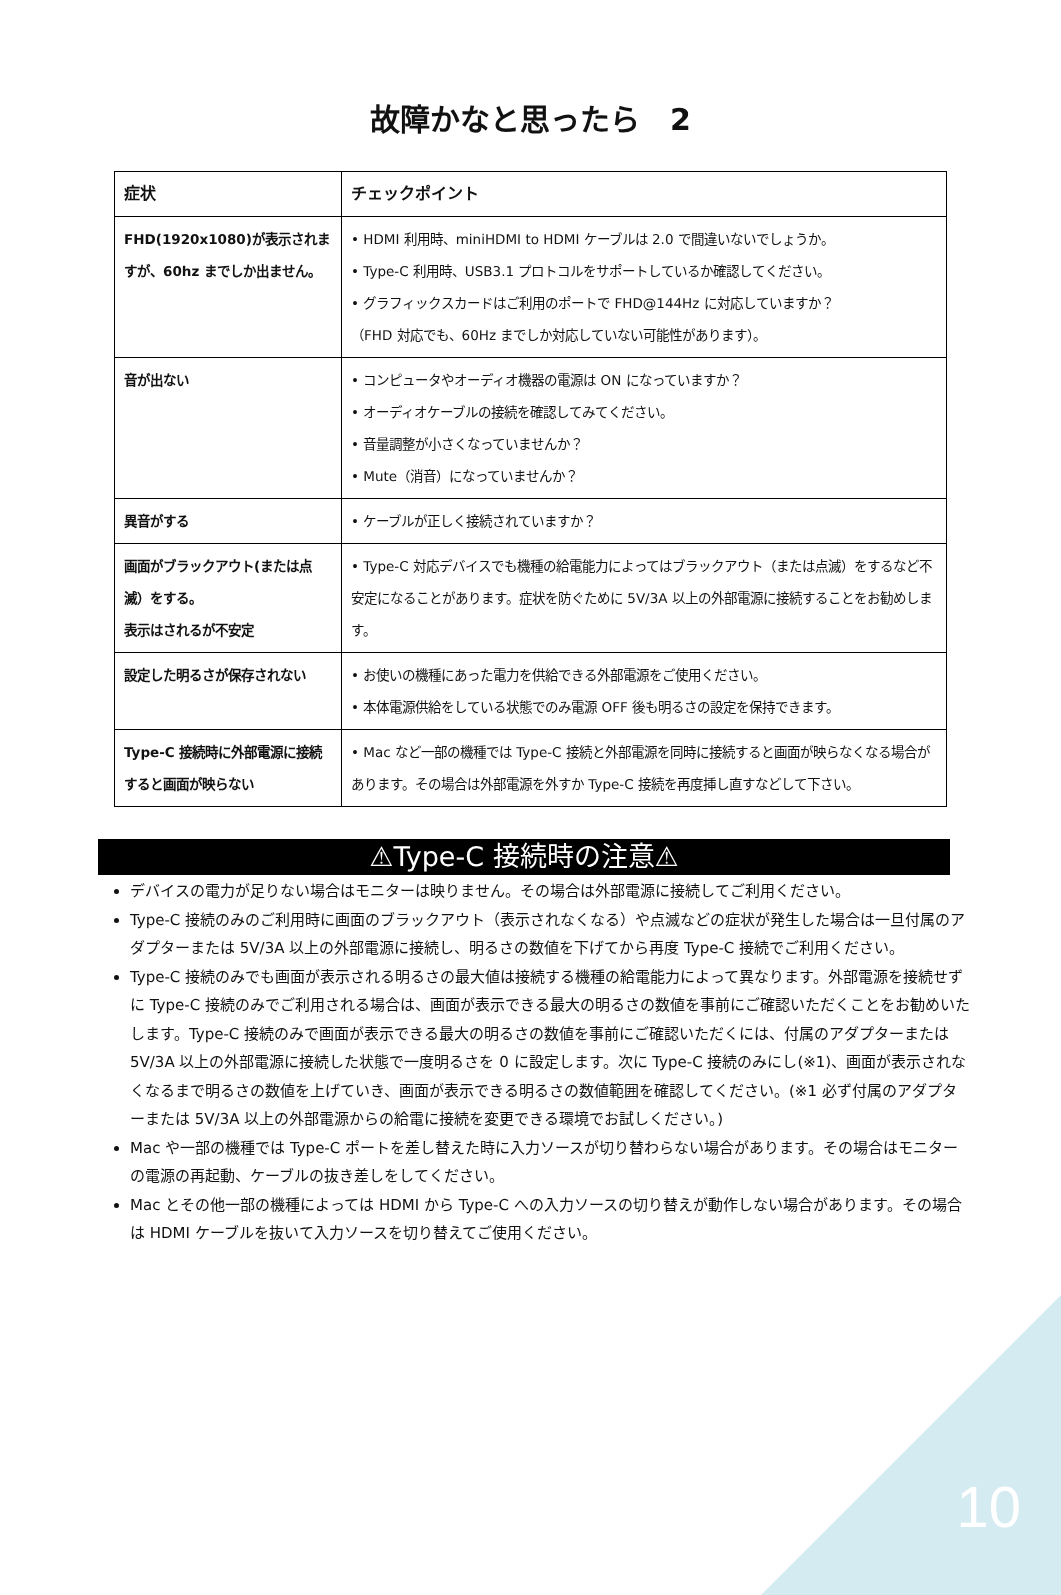故障かなと思ったら　2
| 症状 | チェックポイント |
| --- | --- |
| FHD(1920x1080)が表示されますが、60hz までしか出ません。 | • HDMI 利用時、miniHDMI to HDMI ケーブルは 2.0 で間違いないでしょうか。 • Type-C 利用時、USB3.1 プロトコルをサポートしているか確認してください。 • グラフィックスカードはご利用のポートで FHD@144Hz に対応していますか？ （FHD 対応でも、60Hz までしか対応していない可能性があります）。 |
| 音が出ない | • コンピュータやオーディオ機器の電源は ON になっていますか？ • オーディオケーブルの接続を確認してみてください。 • 音量調整が小さくなっていませんか？ • Mute（消音）になっていませんか？ |
| 異音がする | • ケーブルが正しく接続されていますか？ |
| 画面がブラックアウト(または点滅）をする。 表示はされるが不安定 | • Type-C 対応デバイスでも機種の給電能力によってはブラックアウト（または点滅）をするなど不安定になることがあります。症状を防ぐために 5V/3A 以上の外部電源に接続することをお勧めします。 |
| 設定した明るさが保存されない | • お使いの機種にあった電力を供給できる外部電源をご使用ください。 • 本体電源供給をしている状態でのみ電源 OFF 後も明るさの設定を保持できます。 |
| Type-C 接続時に外部電源に接続すると画面が映らない | • Mac など一部の機種では Type-C 接続と外部電源を同時に接続すると画面が映らなくなる場合があります。その場合は外部電源を外すか Type-C 接続を再度挿し直すなどして下さい。 |
⚠Type-C 接続時の注意⚠
デバイスの電力が足りない場合はモニターは映りません。その場合は外部電源に接続してご利用ください。
Type-C 接続のみのご利用時に画面のブラックアウト（表示されなくなる）や点滅などの症状が発生した場合は一旦付属のアダプターまたは 5V/3A 以上の外部電源に接続し、明るさの数値を下げてから再度 Type-C 接続でご利用ください。
Type-C 接続のみでも画面が表示される明るさの最大値は接続する機種の給電能力によって異なります。外部電源を接続せずに Type-C 接続のみでご利用される場合は、画面が表示できる最大の明るさの数値を事前にご確認いただくことをお勧めいたします。Type-C 接続のみで画面が表示できる最大の明るさの数値を事前にご確認いただくには、付属のアダプターまたは 5V/3A 以上の外部電源に接続した状態で一度明るさを 0 に設定します。次に Type-C 接続のみにし(※1)、画面が表示されなくなるまで明るさの数値を上げていき、画面が表示できる明るさの数値範囲を確認してください。(※1 必ず付属のアダプターまたは 5V/3A 以上の外部電源からの給電に接続を変更できる環境でお試しください。)
Mac や一部の機種では Type-C ポートを差し替えた時に入力ソースが切り替わらない場合があります。その場合はモニターの電源の再起動、ケーブルの抜き差しをしてください。
Mac とその他一部の機種によっては HDMI から Type-C への入力ソースの切り替えが動作しない場合があります。その場合は HDMI ケーブルを抜いて入力ソースを切り替えてご使用ください。
10